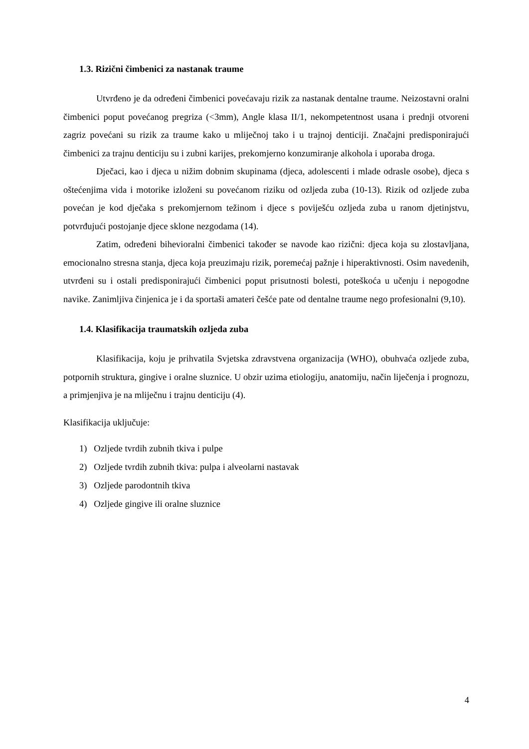1.3. Rizični čimbenici za nastanak traume
Utvrđeno je da određeni čimbenici povećavaju rizik za nastanak dentalne traume. Neizostavni oralni čimbenici poput povećanog pregriza (<3mm), Angle klasa II/1, nekompetentnost usana i prednji otvoreni zagriz povećani su rizik za traume kako u mliječnoj tako i u trajnoj denticiji. Značajni predisponirajući čimbenici za trajnu denticiju su i zubni karijes, prekomjerno konzumiranje alkohola i uporaba droga.
Dječaci, kao i djeca u nižim dobnim skupinama (djeca, adolescenti i mlade odrasle osobe), djeca s oštećenjima vida i motorike izloženi su povećanom riziku od ozljeda zuba (10-13). Rizik od ozljede zuba povećan je kod dječaka s prekomjernom težinom i djece s poviješću ozljeda zuba u ranom djetinjstvu, potvrđujući postojanje djece sklone nezgodama (14).
Zatim, određeni bihevioralni čimbenici također se navode kao rizični: djeca koja su zlostavljana, emocionalno stresna stanja, djeca koja preuzimaju rizik, poremećaj pažnje i hiperaktivnosti. Osim navedenih, utvrđeni su i ostali predisponirajući čimbenici poput prisutnosti bolesti, poteškoća u učenju i nepogodne navike. Zanimljiva činjenica je i da sportaši amateri češće pate od dentalne traume nego profesionalni (9,10).
1.4. Klasifikacija traumatskih ozljeda zuba
Klasifikacija, koju je prihvatila Svjetska zdravstvena organizacija (WHO), obuhvaća ozljede zuba, potpornih struktura, gingive i oralne sluznice. U obzir uzima etiologiju, anatomiju, način liječenja i prognozu, a primjenjiva je na mliječnu i trajnu denticiju (4).
Klasifikacija uključuje:
1) Ozljede tvrdih zubnih tkiva i pulpe
2) Ozljede tvrdih zubnih tkiva: pulpa i alveolarni nastavak
3) Ozljede parodontnih tkiva
4) Ozljede gingive ili oralne sluznice
4